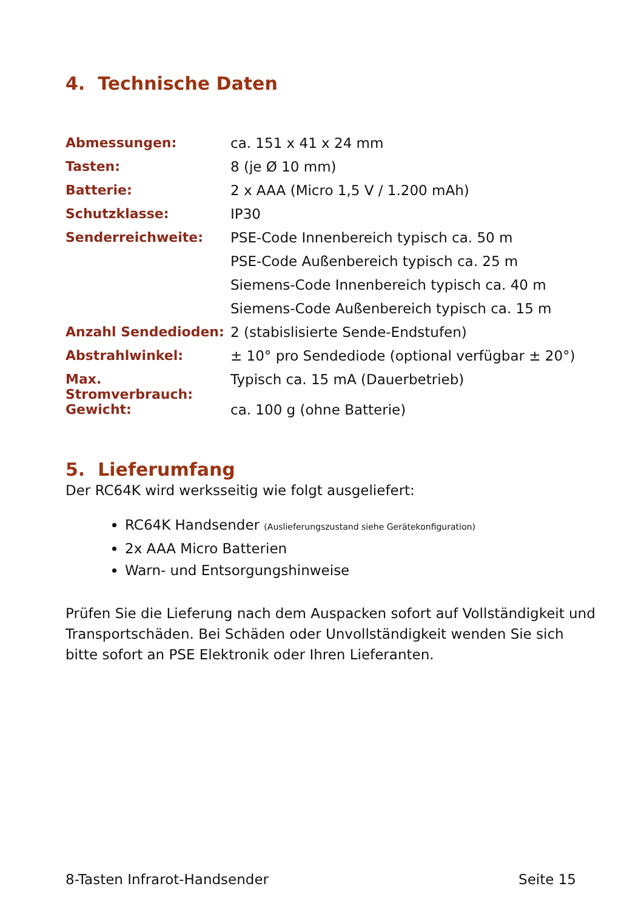4. Technische Daten
| Abmessungen: | ca. 151 x 41 x 24 mm |
| Tasten: | 8 (je Ø 10 mm) |
| Batterie: | 2 x AAA (Micro 1,5 V / 1.200 mAh) |
| Schutzklasse: | IP30 |
| Senderreichweite: | PSE-Code Innenbereich typisch ca. 50 m |
| | PSE-Code Außenbereich typisch ca. 25 m |
| | Siemens-Code Innenbereich typisch ca. 40 m |
| | Siemens-Code Außenbereich typisch ca. 15 m |
| Anzahl Sendedioden: | 2 (stabislisierte Sende-Endstufen) |
| Abstrahlwinkel: | ± 10° pro Sendediode (optional verfügbar ± 20°) |
| Max. Stromverbrauch: | Typisch ca. 15 mA (Dauerbetrieb) |
| Gewicht: | ca. 100 g (ohne Batterie) |
5. Lieferumfang
Der RC64K wird werksseitig wie folgt ausgeliefert:
RC64K Handsender (Auslieferungszustand siehe Gerätekonfiguration)
2x AAA Micro Batterien
Warn- und Entsorgungshinweise
Prüfen Sie die Lieferung nach dem Auspacken sofort auf Vollständigkeit und Transportschäden. Bei Schäden oder Unvollständigkeit wenden Sie sich bitte sofort an PSE Elektronik oder Ihren Lieferanten.
8-Tasten Infrarot-Handsender Seite 15